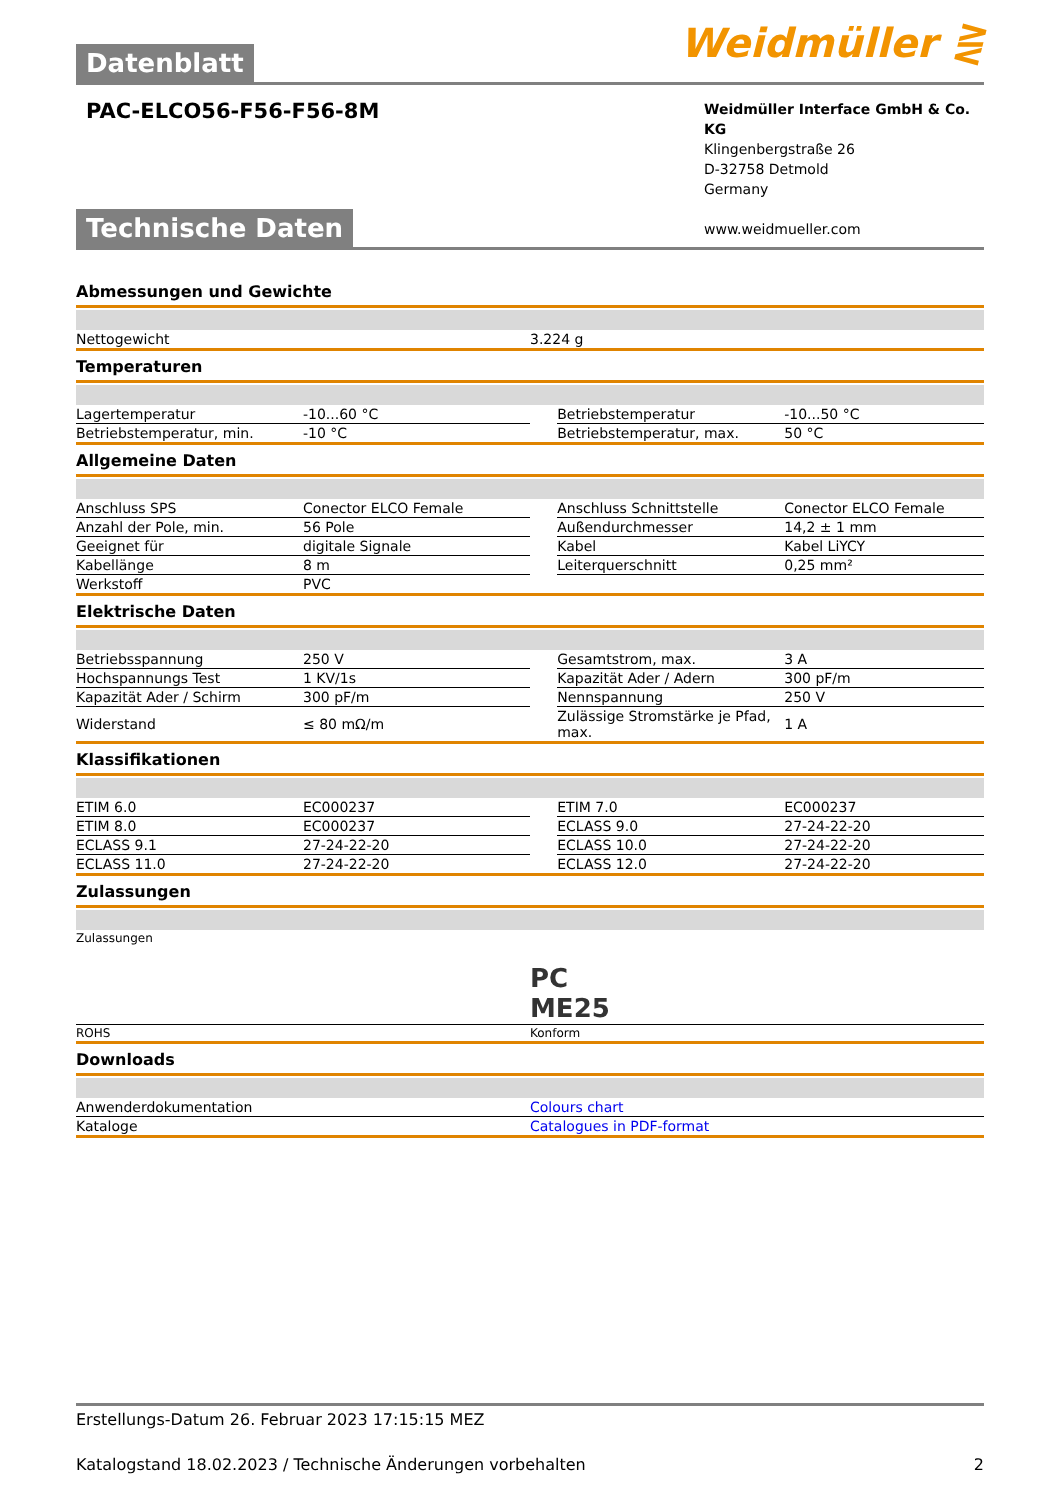Datenblatt
Weidmüller ⋛
PAC-ELCO56-F56-F56-8M
Weidmüller Interface GmbH & Co. KG
Klingenbergstraße 26
D-32758 Detmold
Germany
www.weidmueller.com
Technische Daten
Abmessungen und Gewichte
| Nettogewicht | 3.224 g |
Temperaturen
| Lagertemperatur | -10...60 °C | | Betriebstemperatur | -10...50 °C |
| Betriebstemperatur, min. | -10 °C | | Betriebstemperatur, max. | 50 °C |
Allgemeine Daten
| Anschluss SPS | Conector ELCO Female | | Anschluss Schnittstelle | Conector ELCO Female |
| Anzahl der Pole, min. | 56 Pole | | Außendurchmesser | 14,2 ± 1 mm |
| Geeignet für | digitale Signale | | Kabel | Kabel LiYCY |
| Kabellänge | 8 m | | Leiterquerschnitt | 0,25 mm² |
| Werkstoff | PVC | | | |
Elektrische Daten
| Betriebsspannung | 250 V | | Gesamtstrom, max. | 3 A |
| Hochspannungs Test | 1 KV/1s | | Kapazität Ader / Adern | 300 pF/m |
| Kapazität Ader / Schirm | 300 pF/m | | Nennspannung | 250 V |
| Widerstand | ≤ 80 mΩ/m | | Zulässige Stromstärke je Pfad, max. | 1 A |
Klassifikationen
| ETIM 6.0 | EC000237 | | ETIM 7.0 | EC000237 |
| ETIM 8.0 | EC000237 | | ECLASS 9.0 | 27-24-22-20 |
| ECLASS 9.1 | 27-24-22-20 | | ECLASS 10.0 | 27-24-22-20 |
| ECLASS 11.0 | 27-24-22-20 | | ECLASS 12.0 | 27-24-22-20 |
Zulassungen
| Zulassungen | PC ME25 |
| ROHS | Konform |
Downloads
| Anwenderdokumentation | Colours chart |
| Kataloge | Catalogues in PDF-format |
Erstellungs-Datum 26. Februar 2023 17:15:15 MEZ
Katalogstand 18.02.2023 / Technische Änderungen vorbehalten 2